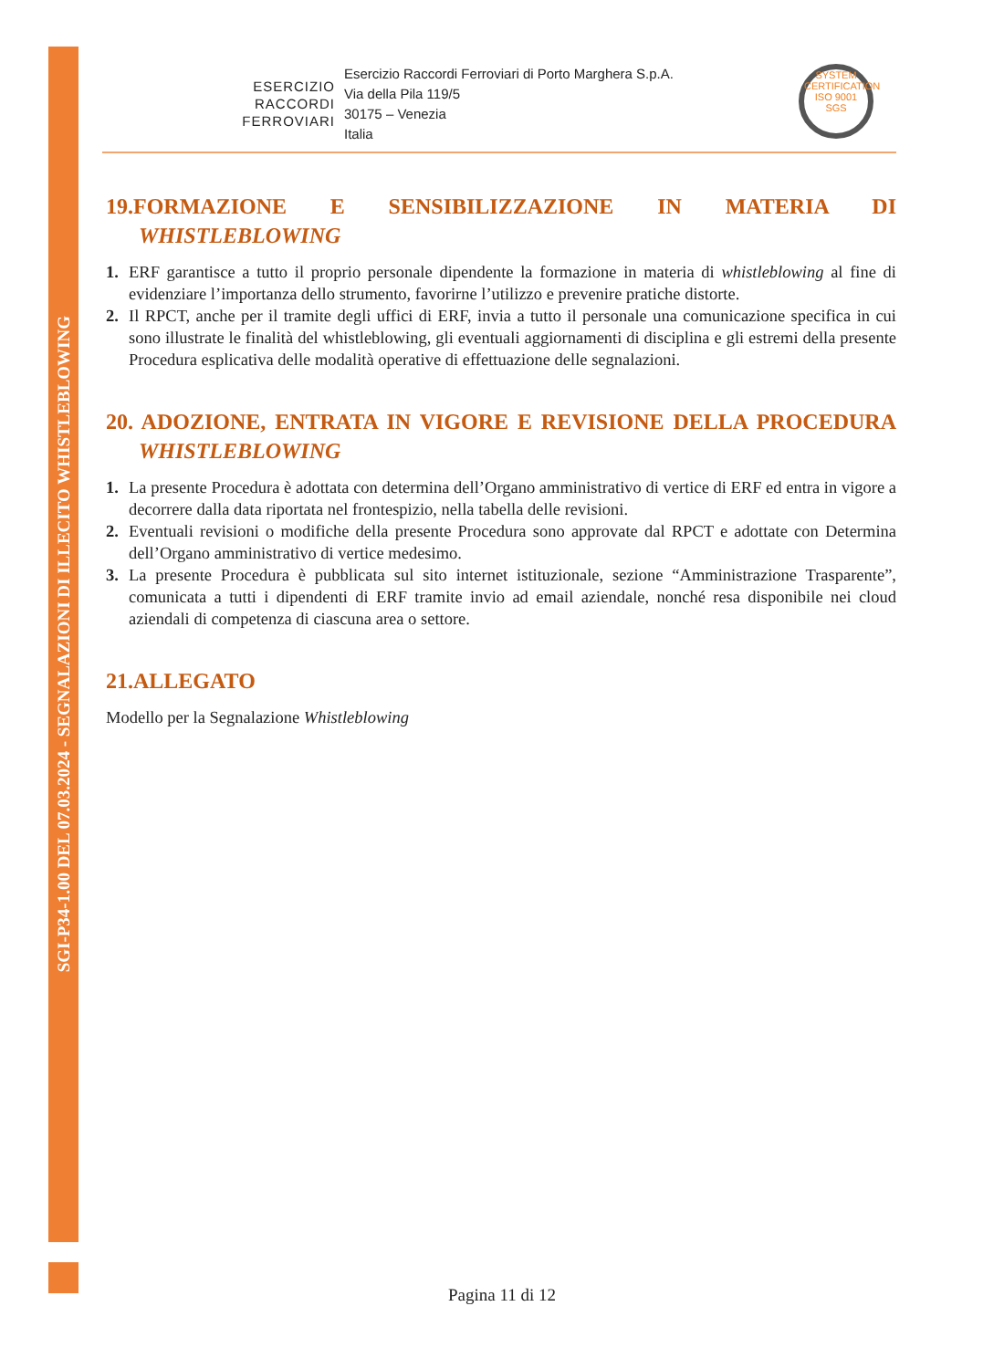SGI-P34-1.00 DEL 07.03.2024 - SEGNALAZIONI DI ILLECITO WHISTLEBLOWING
ESERCIZIO
RACCORDI
FERROVIARI
Esercizio Raccordi Ferroviari di Porto Marghera S.p.A.
Via della Pila 119/5
30175 – Venezia
Italia
SYSTEM CERTIFICATION
ISO 9001
SGS
19.FORMAZIONE E SENSIBILIZZAZIONE IN MATERIA DI
WHISTLEBLOWING
1. ERF garantisce a tutto il proprio personale dipendente la formazione in materia di whistleblowing al fine di evidenziare l’importanza dello strumento, favorirne l’utilizzo e prevenire pratiche distorte.
2. Il RPCT, anche per il tramite degli uffici di ERF, invia a tutto il personale una comunicazione specifica in cui sono illustrate le finalità del whistleblowing, gli eventuali aggiornamenti di disciplina e gli estremi della presente Procedura esplicativa delle modalità operative di effettuazione delle segnalazioni.
20. ADOZIONE, ENTRATA IN VIGORE E REVISIONE DELLA PROCEDURA
WHISTLEBLOWING
1. La presente Procedura è adottata con determina dell’Organo amministrativo di vertice di ERF ed entra in vigore a decorrere dalla data riportata nel frontespizio, nella tabella delle revisioni.
2. Eventuali revisioni o modifiche della presente Procedura sono approvate dal RPCT e adottate con Determina dell’Organo amministrativo di vertice medesimo.
3. La presente Procedura è pubblicata sul sito internet istituzionale, sezione “Amministrazione Trasparente”, comunicata a tutti i dipendenti di ERF tramite invio ad email aziendale, nonché resa disponibile nei cloud aziendali di competenza di ciascuna area o settore.
21.ALLEGATO
Modello per la Segnalazione Whistleblowing
Pagina 11 di 12